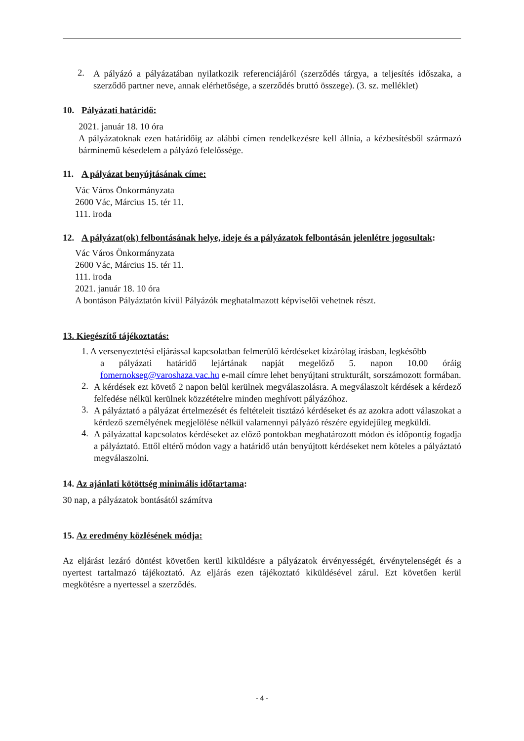2.
A pályázó a pályázatában nyilatkozik referenciájáról (szerződés tárgya, a teljesítés időszaka, a szerződő partner neve, annak elérhetősége, a szerződés bruttó összege). (3. sz. melléklet)
10. Pályázati határidő:
2021. január 18. 10 óra
A pályázatoknak ezen határidőig az alábbi címen rendelkezésre kell állnia, a kézbesítésből származó bárminemű késedelem a pályázó felelőssége.
11. A pályázat benyújtásának címe:
Vác Város Önkormányzata
2600 Vác, Március 15. tér 11.
111. iroda
12. A pályázat(ok) felbontásának helye, ideje és a pályázatok felbontásán jelenlétre jogosultak:
Vác Város Önkormányzata
2600 Vác, Március 15. tér 11.
111. iroda
2021. január 18. 10 óra
A bontáson Pályáztatón kívül Pályázók meghatalmazott képviselői vehetnek részt.
13. Kiegészítő tájékoztatás:
1. A versenyeztetési eljárással kapcsolatban felmerülő kérdéseket kizárólag írásban, legkésőbb
a pályázati határidő lejártának napját megelőző 5. napon 10.00 óráig fomernokseg@varoshaza.vac.hu e-mail címre lehet benyújtani strukturált, sorszámozott formában.
2.
A kérdések ezt követő 2 napon belül kerülnek megválaszolásra. A megválaszolt kérdések a kérdező felfedése nélkül kerülnek közzétételre minden meghívott pályázóhoz.
3.
A pályáztató a pályázat értelmezését és feltételeit tisztázó kérdéseket és az azokra adott válaszokat a kérdező személyének megjelölése nélkül valamennyi pályázó részére egyidejűleg megküldi.
4.
A pályázattal kapcsolatos kérdéseket az előző pontokban meghatározott módon és időpontig fogadja a pályáztató. Ettől eltérő módon vagy a határidő után benyújtott kérdéseket nem köteles a pályáztató megválaszolni.
14. Az ajánlati kötöttség minimális időtartama:
30 nap, a pályázatok bontásától számítva
15. Az eredmény közlésének módja:
Az eljárást lezáró döntést követően kerül kiküldésre a pályázatok érvényességét, érvénytelenségét és a nyertest tartalmazó tájékoztató. Az eljárás ezen tájékoztató kiküldésével zárul. Ezt követően kerül megkötésre a nyertessel a szerződés.
- 4 -